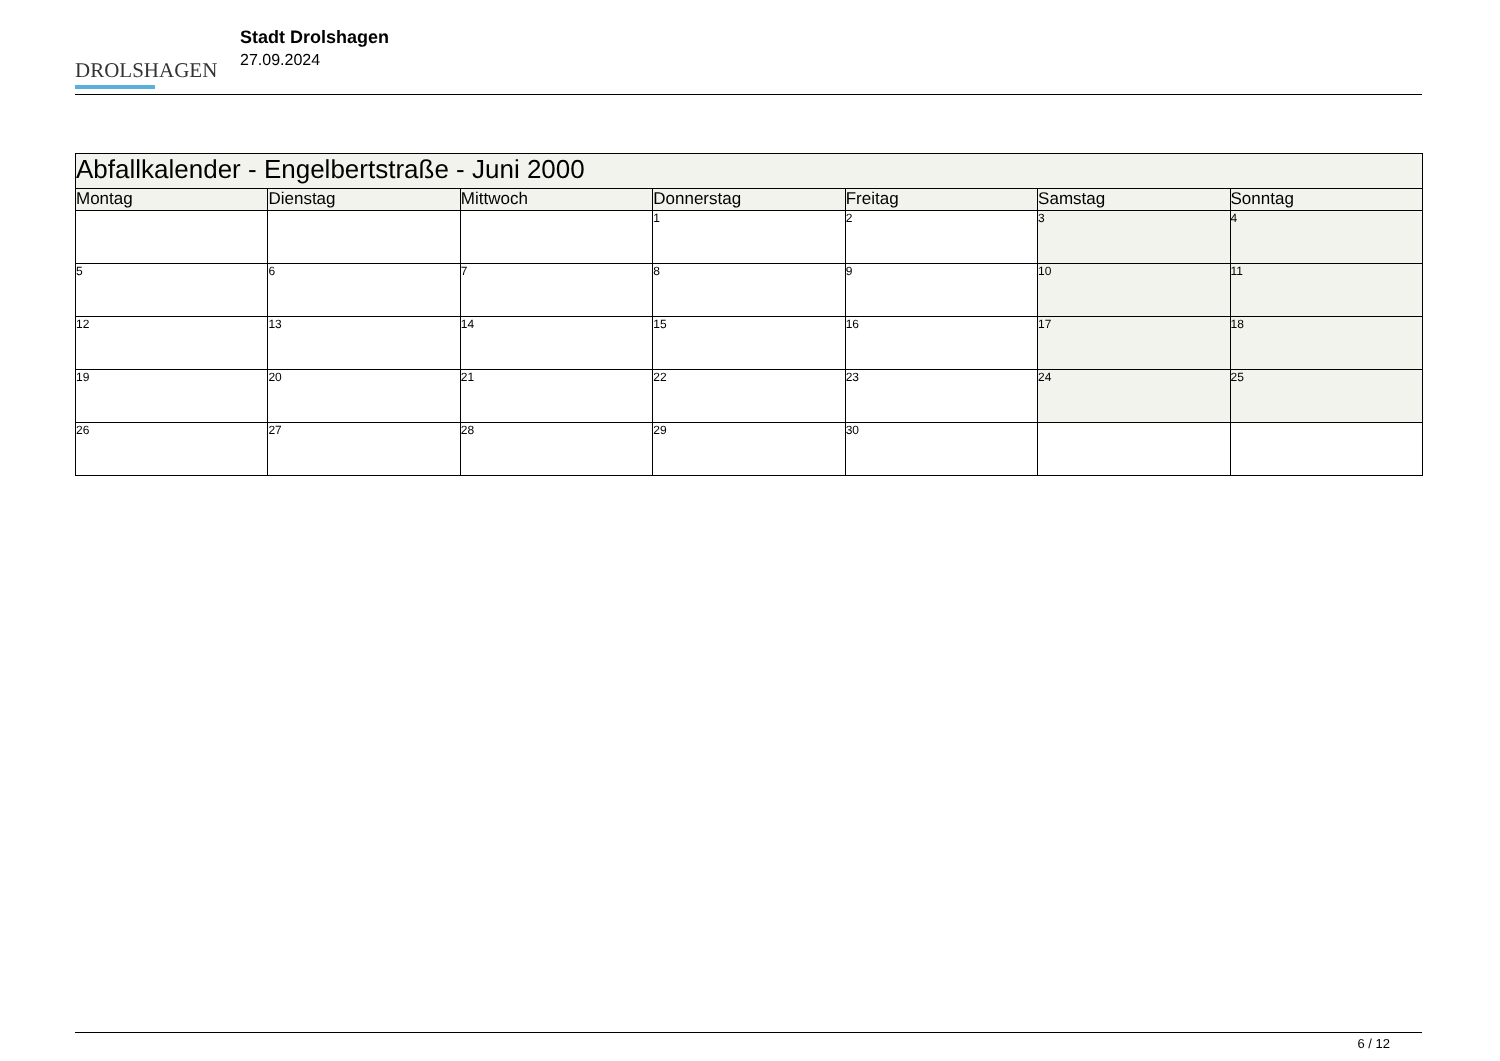DROLSHAGEN
Stadt Drolshagen
27.09.2024
| Abfallkalender - Engelbertstraße - Juni 2000 | | | | | | |
| --- | --- | --- | --- | --- | --- | --- |
| Montag | Dienstag | Mittwoch | Donnerstag | Freitag | Samstag | Sonntag |
| | | | 1 | 2 | 3 | 4 |
| 5 | 6 | 7 | 8 | 9 | 10 | 11 |
| 12 | 13 | 14 | 15 | 16 | 17 | 18 |
| 19 | 20 | 21 | 22 | 23 | 24 | 25 |
| 26 | 27 | 28 | 29 | 30 | | |
6 / 12